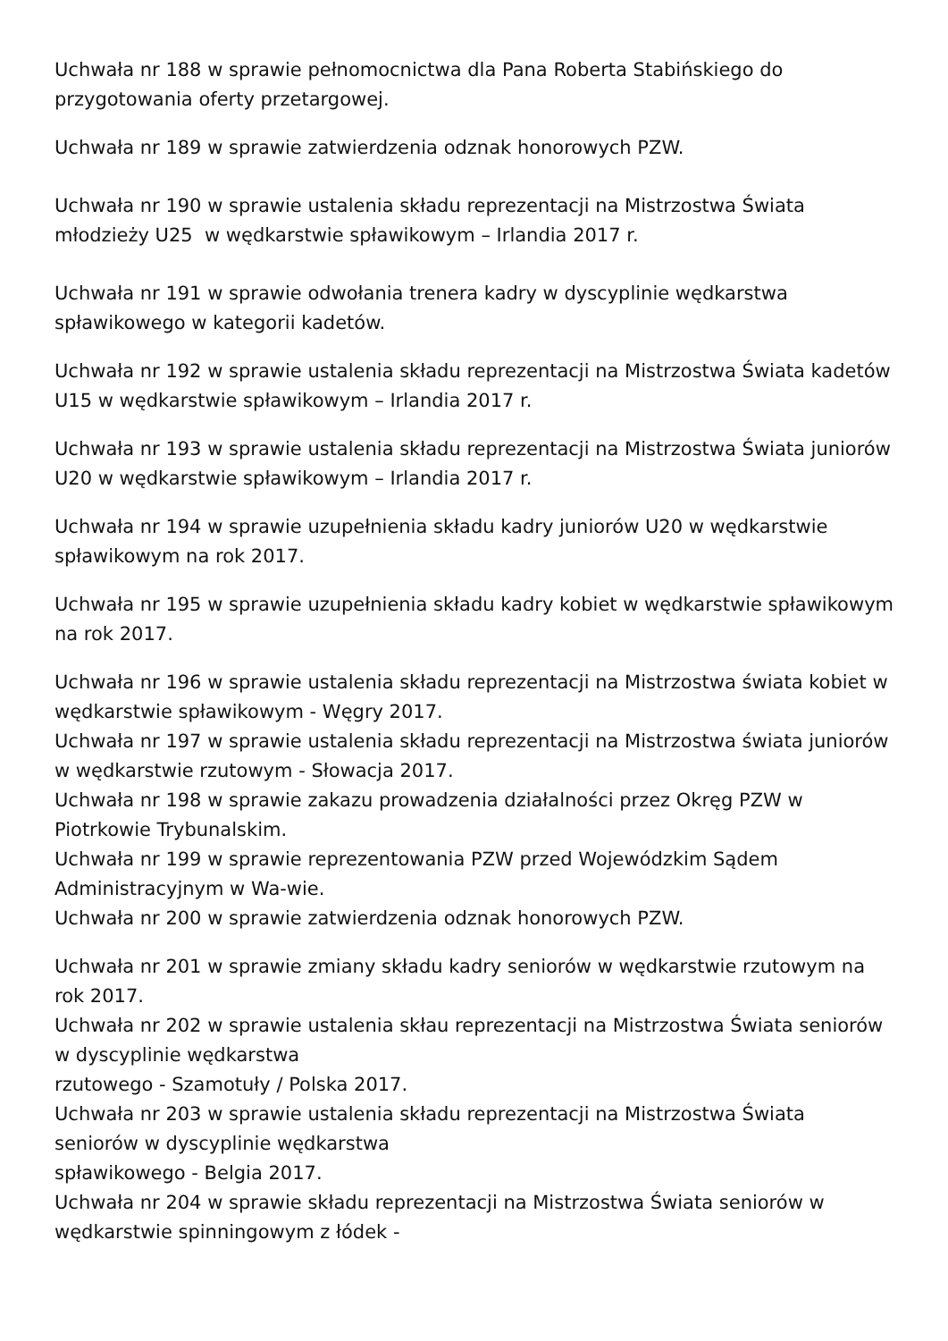Uchwała nr 188 w sprawie pełnomocnictwa dla Pana Roberta Stabińskiego do przygotowania oferty przetargowej.
Uchwała nr 189 w sprawie zatwierdzenia odznak honorowych PZW.
Uchwała nr 190 w sprawie ustalenia składu reprezentacji na Mistrzostwa Świata młodzieży U25 w wędkarstwie spławikowym – Irlandia 2017 r.
Uchwała nr 191 w sprawie odwołania trenera kadry w dyscyplinie wędkarstwa spławikowego w kategorii kadetów.
Uchwała nr 192 w sprawie ustalenia składu reprezentacji na Mistrzostwa Świata kadetów U15 w wędkarstwie spławikowym – Irlandia 2017 r.
Uchwała nr 193 w sprawie ustalenia składu reprezentacji na Mistrzostwa Świata juniorów U20 w wędkarstwie spławikowym – Irlandia 2017 r.
Uchwała nr 194 w sprawie uzupełnienia składu kadry juniorów U20 w wędkarstwie spławikowym na rok 2017.
Uchwała nr 195 w sprawie uzupełnienia składu kadry kobiet w wędkarstwie spławikowym na rok 2017.
Uchwała nr 196 w sprawie ustalenia składu reprezentacji na Mistrzostwa świata kobiet w wędkarstwie spławikowym - Węgry 2017.
Uchwała nr 197 w sprawie ustalenia składu reprezentacji na Mistrzostwa świata juniorów w wędkarstwie rzutowym - Słowacja 2017.
Uchwała nr 198 w sprawie zakazu prowadzenia działalności przez Okręg PZW w Piotrkowie Trybunalskim.
Uchwała nr 199 w sprawie reprezentowania PZW przed Wojewódzkim Sądem Administracyjnym w Wa-wie.
Uchwała nr 200 w sprawie zatwierdzenia odznak honorowych PZW.
Uchwała nr 201 w sprawie zmiany składu kadry seniorów w wędkarstwie rzutowym na rok 2017.
Uchwała nr 202 w sprawie ustalenia skłau reprezentacji na Mistrzostwa Świata seniorów w dyscyplinie wędkarstwa
rzutowego - Szamotuły / Polska 2017.
Uchwała nr 203 w sprawie ustalenia składu reprezentacji na Mistrzostwa Świata seniorów w dyscyplinie wędkarstwa
spławikowego - Belgia 2017.
Uchwała nr 204 w sprawie składu reprezentacji na Mistrzostwa Świata seniorów w wędkarstwie spinningowym z łódek -